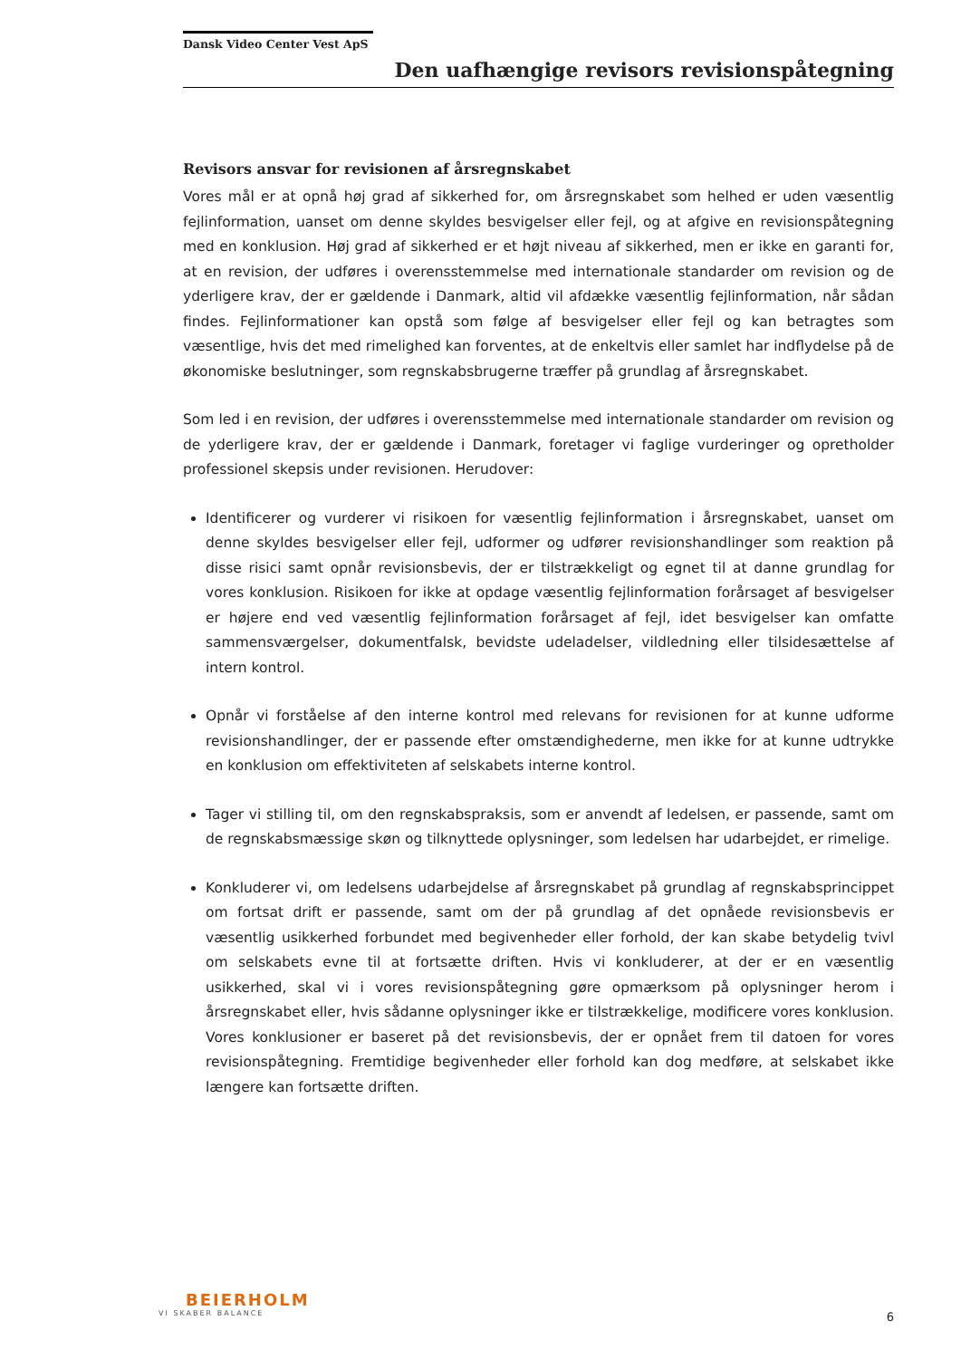Dansk Video Center Vest ApS
Den uafhængige revisors revisionspåtegning
Revisors ansvar for revisionen af årsregnskabet
Vores mål er at opnå høj grad af sikkerhed for, om årsregnskabet som helhed er uden væsentlig fejlinformation, uanset om denne skyldes besvigelser eller fejl, og at afgive en revisionspåtegning med en konklusion. Høj grad af sikkerhed er et højt niveau af sikkerhed, men er ikke en garanti for, at en revision, der udføres i overensstemmelse med internationale standarder om revision og de yderligere krav, der er gældende i Danmark, altid vil afdække væsentlig fejlinformation, når sådan findes. Fejlinformationer kan opstå som følge af besvigelser eller fejl og kan betragtes som væsentlige, hvis det med rimelighed kan forventes, at de enkeltvis eller samlet har indflydelse på de økonomiske beslutninger, som regnskabsbrugerne træffer på grundlag af årsregnskabet.
Som led i en revision, der udføres i overensstemmelse med internationale standarder om revision og de yderligere krav, der er gældende i Danmark, foretager vi faglige vurderinger og opretholder professionel skepsis under revisionen. Herudover:
Identificerer og vurderer vi risikoen for væsentlig fejlinformation i årsregnskabet, uanset om denne skyldes besvigelser eller fejl, udformer og udfører revisionshandlinger som reaktion på disse risici samt opnår revisionsbevis, der er tilstrækkeligt og egnet til at danne grundlag for vores konklusion. Risikoen for ikke at opdage væsentlig fejlinformation forårsaget af besvigelser er højere end ved væsentlig fejlinformation forårsaget af fejl, idet besvigelser kan omfatte sammensværgelser, dokumentfalsk, bevidste udeladelser, vildledning eller tilsidesættelse af intern kontrol.
Opnår vi forståelse af den interne kontrol med relevans for revisionen for at kunne udforme revisionshandlinger, der er passende efter omstændighederne, men ikke for at kunne udtrykke en konklusion om effektiviteten af selskabets interne kontrol.
Tager vi stilling til, om den regnskabspraksis, som er anvendt af ledelsen, er passende, samt om de regnskabsmæssige skøn og tilknyttede oplysninger, som ledelsen har udarbejdet, er rimelige.
Konkluderer vi, om ledelsens udarbejdelse af årsregnskabet på grundlag af regnskabsprincippet om fortsat drift er passende, samt om der på grundlag af det opnåede revisionsbevis er væsentlig usikkerhed forbundet med begivenheder eller forhold, der kan skabe betydelig tvivl om selskabets evne til at fortsætte driften. Hvis vi konkluderer, at der er en væsentlig usikkerhed, skal vi i vores revisionspåtegning gøre opmærksom på oplysninger herom i årsregnskabet eller, hvis sådanne oplysninger ikke er tilstrækkelige, modificere vores konklusion. Vores konklusioner er baseret på det revisionsbevis, der er opnået frem til datoen for vores revisionspåtegning. Fremtidige begivenheder eller forhold kan dog medføre, at selskabet ikke længere kan fortsætte driften.
BEIERHOLM
VI SKABER BALANCE
6